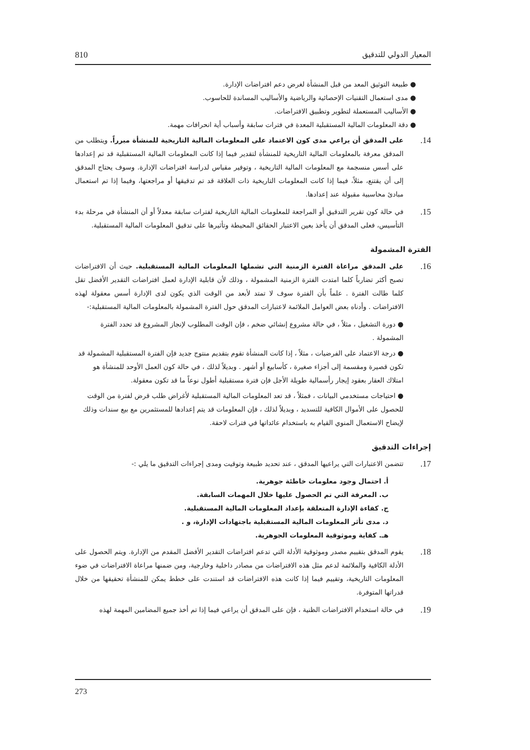المعيار الدولي للتدقيق 810
● طبيعة التوثيق المعد من قبل المنشأة لغرض دعم افتراضات الإدارة.
● مدى استعمال التقنيات الإحصائية والرياضية والأساليب المساندة للحاسوب.
● الأساليب المستعملة لتطوير وتطبيق الافتراضات.
● دقة المعلومات المالية المستقبلية المعدة في فترات سابقة وأسباب أية انحرافات مهمة.
14.
على المدقق أن يراعي مدى كون الاعتماد على المعلومات المالية التاريخية للمنشأة مبرراً. ويتطلب من المدقق معرفة بالمعلومات المالية التاريخية للمنشأة لتقدير فيما إذا كانت المعلومات المالية المستقبلية قد تم إعدادها على أسس منسجمة مع المعلومات المالية التاريخية ، وتوفير مقياس لدراسة افتراضات الإدارة. وسوف يحتاج المدقق إلى أن يقتنع، مثلاً، فيما إذا كانت المعلومات التاريخية ذات العلاقة قد تم تدقيقها أو مراجعتها، وفيما إذا تم استعمال مبادئ محاسبية مقبولة عند إعدادها.
15.
في حالة كون تقرير التدقيق أو المراجعة للمعلومات المالية التاريخية لفترات سابقة معدلاً أو أن المنشأة في مرحلة بدء التأسيس، فعلى المدقق أن يأخذ بعين الاعتبار الحقائق المحيطة وتأثيرها على تدقيق المعلومات المالية المستقبلية.
الفترة المشمولة
16.
على المدقق مراعاة الفترة الزمنية التي تشملها المعلومات المالية المستقبلية. حيث أن الافتراضات تصبح أكثر تضارباً كلما امتدت الفترة الزمنية المشمولة ، وذلك لأن قابلية الإدارة لعمل افتراضات التقدير الأفضل تقل كلما طالت الفترة . علماً بأن الفترة سوف لا تمتد لأبعد من الوقت الذي يكون لدى الإدارة أسس معقولة لهذه الافتراضات . وأدناه بعض العوامل الملائمة لاعتبارات المدقق حول الفترة المشمولة بالمعلومات المالية المستقبلية:-
● دورة التشغيل ، مثلاً ، في حالة مشروع إنشائي ضخم ، فإن الوقت المطلوب لإنجاز المشروع قد تحدد الفترة المشمولة .
● درجة الاعتماد على الفرضيات ، مثلاً ، إذا كانت المنشأة تقوم بتقديم منتوج جديد فإن الفترة المستقبلية المشمولة قد تكون قصيرة ومقسمة إلى أجزاء صغيرة ، كأسابيع أو أشهر . وبديلاً لذلك ، في حالة كون العمل الأوحد للمنشأة هو امتلاك العقار بعقود إيجار رأسمالية طويلة الأجل فإن فترة مستقبلية أطول نوعاً ما قد تكون معقولة.
● احتياجات مستخدمي البيانات ، فمثلاً ، قد تعد المعلومات المالية المستقبلية لأغراض طلب قرض لفترة من الوقت للحصول على الأموال الكافية للتسديد ، وبديلاً لذلك ، فإن المعلومات قد يتم إعدادها للمستثمرين مع بيع سندات وذلك لإيضاح الاستعمال المنوي القيام به باستخدام عائداتها في فترات لاحقة.
إجراءات التدقيق
17.
تتضمن الاعتبارات التي يراعيها المدقق ، عند تحديد طبيعة وتوقيت ومدى إجراءات التدقيق ما يلي :-
أ. احتمال وجود معلومات خاطئة جوهرية.
ب. المعرفة التي تم الحصول عليها خلال المهمات السابقة.
ج. كفاءة الإدارة المتعلقة بإعداد المعلومات المالية المستقبلية.
د. مدى تأثر المعلومات المالية المستقبلية باجتهادات الإدارة، و .
هـ. كفاية وموثوقية المعلومات الجوهرية.
18.
يقوم المدقق بتقييم مصدر وموثوقية الأدلة التي تدعم افتراضات التقدير الأفضل المقدم من الإدارة. ويتم الحصول على الأدلة الكافية والملائمة لدعم مثل هذه الافتراضات من مصادر داخلية وخارجية، ومن ضمنها مراعاة الافتراضات في ضوء المعلومات التاريخية، وتقييم فيما إذا كانت هذه الافتراضات قد استندت على خطط يمكن للمنشأة تحقيقها من خلال قدراتها المتوفرة.
19.
في حالة استخدام الافتراضات الظنية ، فإن على المدقق أن يراعي فيما إذا تم أخذ جميع المضامين المهمة لهذه
273